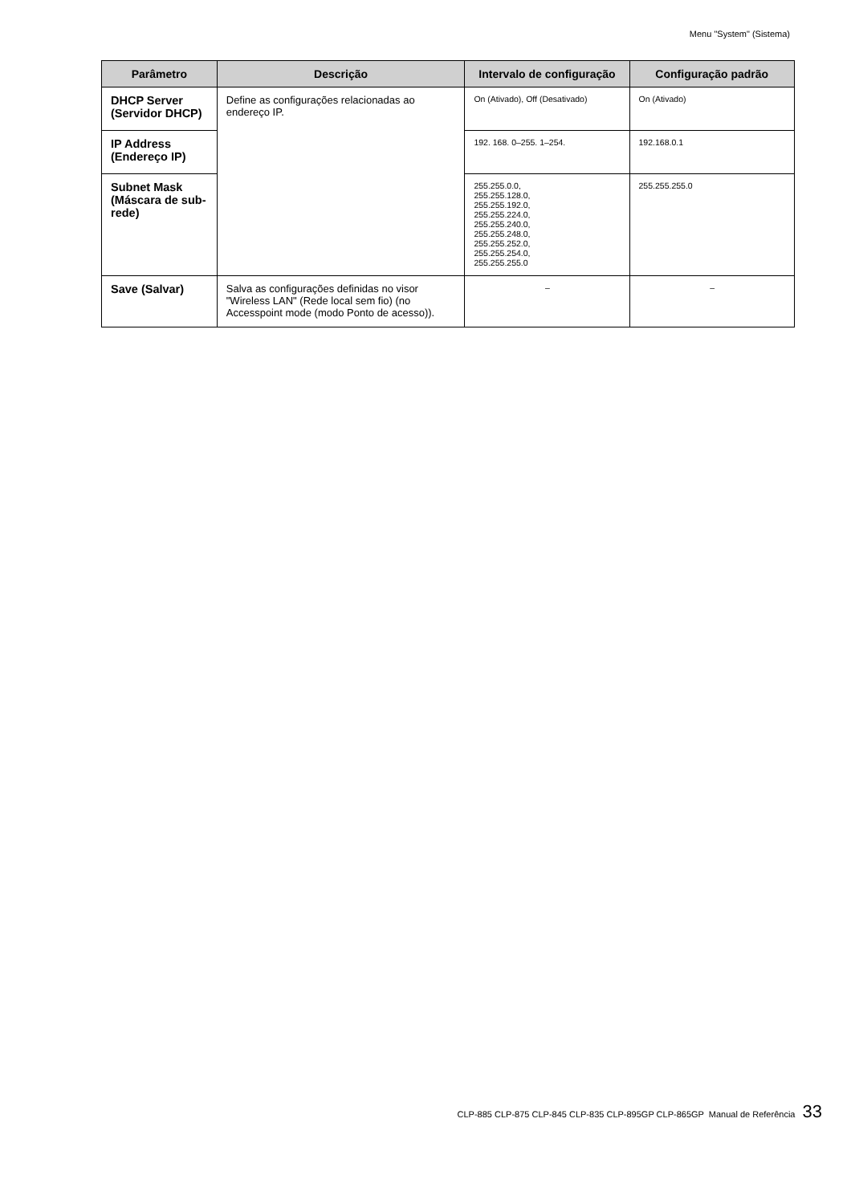Menu "System" (Sistema)
| Parâmetro | Descrição | Intervalo de configuração | Configuração padrão |
| --- | --- | --- | --- |
| DHCP Server (Servidor DHCP) | Define as configurações relacionadas ao endereço IP. | On (Ativado), Off (Desativado) | On (Ativado) |
| IP Address (Endereço IP) | | 192. 168. 0–255. 1–254. | 192.168.0.1 |
| Subnet Mask (Máscara de sub-rede) | | 255.255.0.0, 255.255.128.0, 255.255.192.0, 255.255.224.0, 255.255.240.0, 255.255.248.0, 255.255.252.0, 255.255.254.0, 255.255.255.0 | 255.255.255.0 |
| Save (Salvar) | Salva as configurações definidas no visor "Wireless LAN" (Rede local sem fio) (no Accesspoint mode (modo Ponto de acesso)). | – | – |
CLP-885 CLP-875 CLP-845 CLP-835 CLP-895GP CLP-865GP Manual de Referência 33